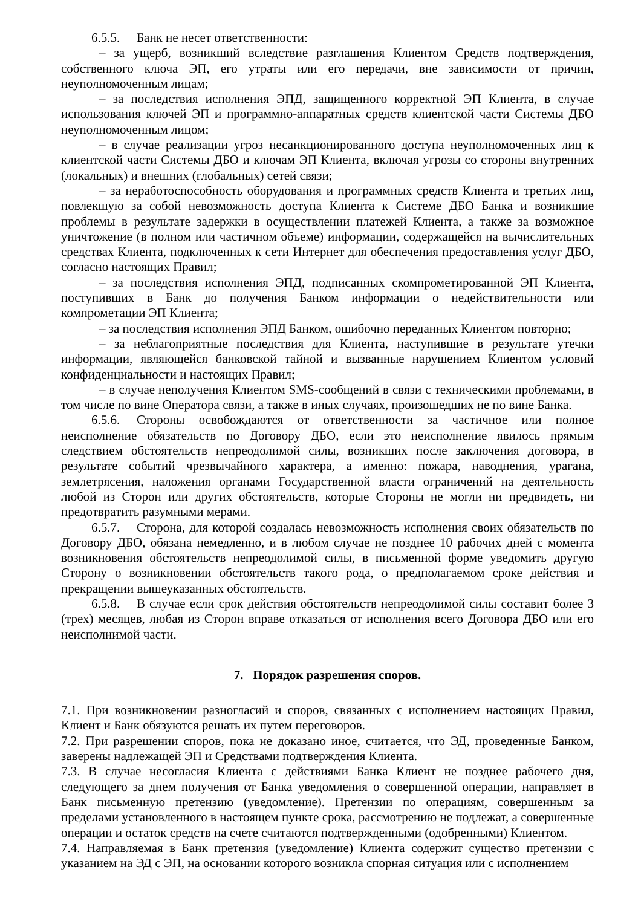6.5.5. Банк не несет ответственности:
– за ущерб, возникший вследствие разглашения Клиентом Средств подтверждения, собственного ключа ЭП, его утраты или его передачи, вне зависимости от причин, неуполномоченным лицам;
– за последствия исполнения ЭПД, защищенного корректной ЭП Клиента, в случае использования ключей ЭП и программно-аппаратных средств клиентской части Системы ДБО неуполномоченным лицом;
– в случае реализации угроз несанкционированного доступа неуполномоченных лиц к клиентской части Системы ДБО и ключам ЭП Клиента, включая угрозы со стороны внутренних (локальных) и внешних (глобальных) сетей связи;
– за неработоспособность оборудования и программных средств Клиента и третьих лиц, повлекшую за собой невозможность доступа Клиента к Системе ДБО Банка и возникшие проблемы в результате задержки в осуществлении платежей Клиента, а также за возможное уничтожение (в полном или частичном объеме) информации, содержащейся на вычислительных средствах Клиента, подключенных к сети Интернет для обеспечения предоставления услуг ДБО, согласно настоящих Правил;
– за последствия исполнения ЭПД, подписанных скомпрометированной ЭП Клиента, поступивших в Банк до получения Банком информации о недействительности или компрометации ЭП Клиента;
– за последствия исполнения ЭПД Банком, ошибочно переданных Клиентом повторно;
– за неблагоприятные последствия для Клиента, наступившие в результате утечки информации, являющейся банковской тайной и вызванные нарушением Клиентом условий конфиденциальности и настоящих Правил;
– в случае неполучения Клиентом SMS-сообщений в связи с техническими проблемами, в том числе по вине Оператора связи, а также в иных случаях, произошедших не по вине Банка.
6.5.6. Стороны освобождаются от ответственности за частичное или полное неисполнение обязательств по Договору ДБО, если это неисполнение явилось прямым следствием обстоятельств непреодолимой силы, возникших после заключения договора, в результате событий чрезвычайного характера, а именно: пожара, наводнения, урагана, землетрясения, наложения органами Государственной власти ограничений на деятельность любой из Сторон или других обстоятельств, которые Стороны не могли ни предвидеть, ни предотвратить разумными мерами.
6.5.7. Сторона, для которой создалась невозможность исполнения своих обязательств по Договору ДБО, обязана немедленно, и в любом случае не позднее 10 рабочих дней с момента возникновения обстоятельств непреодолимой силы, в письменной форме уведомить другую Сторону о возникновении обстоятельств такого рода, о предполагаемом сроке действия и прекращении вышеуказанных обстоятельств.
6.5.8. В случае если срок действия обстоятельств непреодолимой силы составит более 3 (трех) месяцев, любая из Сторон вправе отказаться от исполнения всего Договора ДБО или его неисполнимой части.
7. Порядок разрешения споров.
7.1. При возникновении разногласий и споров, связанных с исполнением настоящих Правил, Клиент и Банк обязуются решать их путем переговоров.
7.2. При разрешении споров, пока не доказано иное, считается, что ЭД, проведенные Банком, заверены надлежащей ЭП и Средствами подтверждения Клиента.
7.3. В случае несогласия Клиента с действиями Банка Клиент не позднее рабочего дня, следующего за днем получения от Банка уведомления о совершенной операции, направляет в Банк письменную претензию (уведомление). Претензии по операциям, совершенным за пределами установленного в настоящем пункте срока, рассмотрению не подлежат, а совершенные операции и остаток средств на счете считаются подтвержденными (одобренными) Клиентом.
7.4. Направляемая в Банк претензия (уведомление) Клиента содержит существо претензии с указанием на ЭД с ЭП, на основании которого возникла спорная ситуация или с исполнением